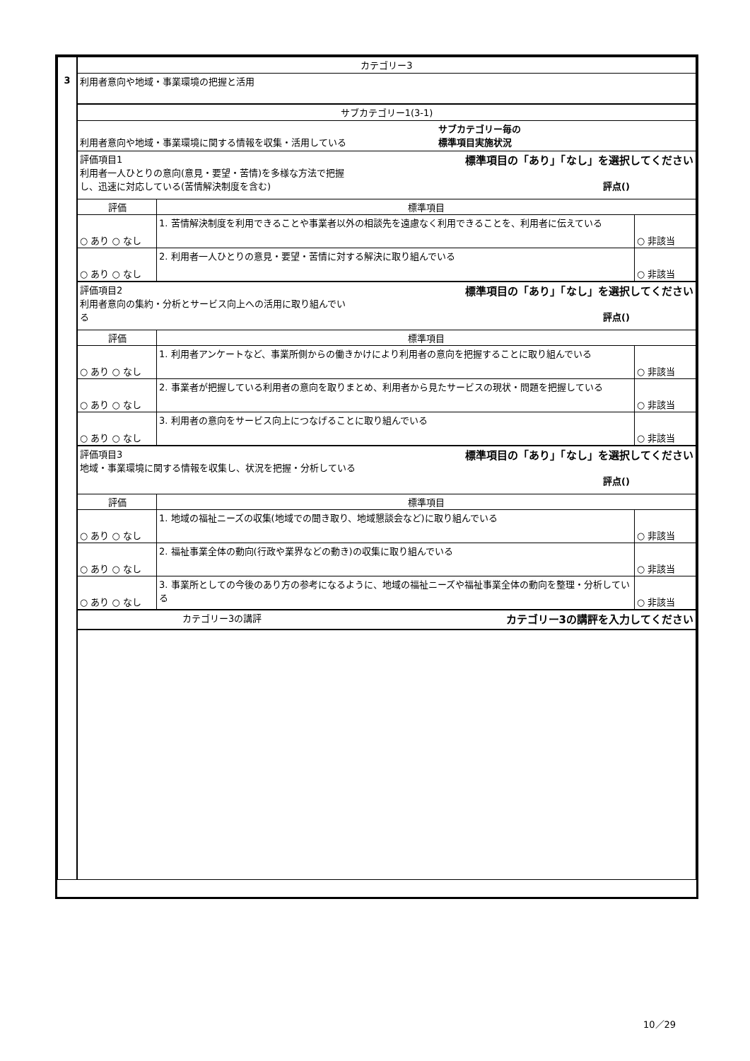| 3 | カテゴリー3 | | |
| | 利用者意向や地域・事業環境の把握と活用 | | |
| | サブカテゴリー1(3-1) | | |
| | 利用者意向や地域・事業環境に関する情報を収集・活用している サブカテゴリー毎の 標準項目実施状況 | | |
| | 評価項目1 標準項目の「あり」「なし」を選択してください 利用者一人ひとりの意向(意見・要望・苦情)を多様な方法で把握 し、迅速に対応している(苦情解決制度を含む) 評点() | | |
| | 評価 | 標準項目 | |
| | ○ あり ○ なし | 1. 苦情解決制度を利用できることや事業者以外の相談先を遠慮なく利用できることを、利用者に伝えている | ○ 非該当 |
| | ○ あり ○ なし | 2. 利用者一人ひとりの意見・要望・苦情に対する解決に取り組んでいる | ○ 非該当 |
| | 評価項目2 標準項目の「あり」「なし」を選択してください 利用者意向の集約・分析とサービス向上への活用に取り組んでい る 評点() | | |
| | 評価 | 標準項目 | |
| | ○ あり ○ なし | 1. 利用者アンケートなど、事業所側からの働きかけにより利用者の意向を把握することに取り組んでいる | ○ 非該当 |
| | ○ あり ○ なし | 2. 事業者が把握している利用者の意向を取りまとめ、利用者から見たサービスの現状・問題を把握している | ○ 非該当 |
| | ○ あり ○ なし | 3. 利用者の意向をサービス向上につなげることに取り組んでいる | ○ 非該当 |
| | 評価項目3 標準項目の「あり」「なし」を選択してください 地域・事業環境に関する情報を収集し、状況を把握・分析している 評点() | | |
| | 評価 | 標準項目 | |
| | ○ あり ○ なし | 1. 地域の福祉ニーズの収集(地域での聞き取り、地域懇談会など)に取り組んでいる | ○ 非該当 |
| | ○ あり ○ なし | 2. 福祉事業全体の動向(行政や業界などの動き)の収集に取り組んでいる | ○ 非該当 |
| | ○ あり ○ なし | 3. 事業所としての今後のあり方の参考になるように、地域の福祉ニーズや福祉事業全体の動向を整理・分析している | ○ 非該当 |
| | カテゴリー3の講評 カテゴリー3の講評を入力してください | | |
10／29